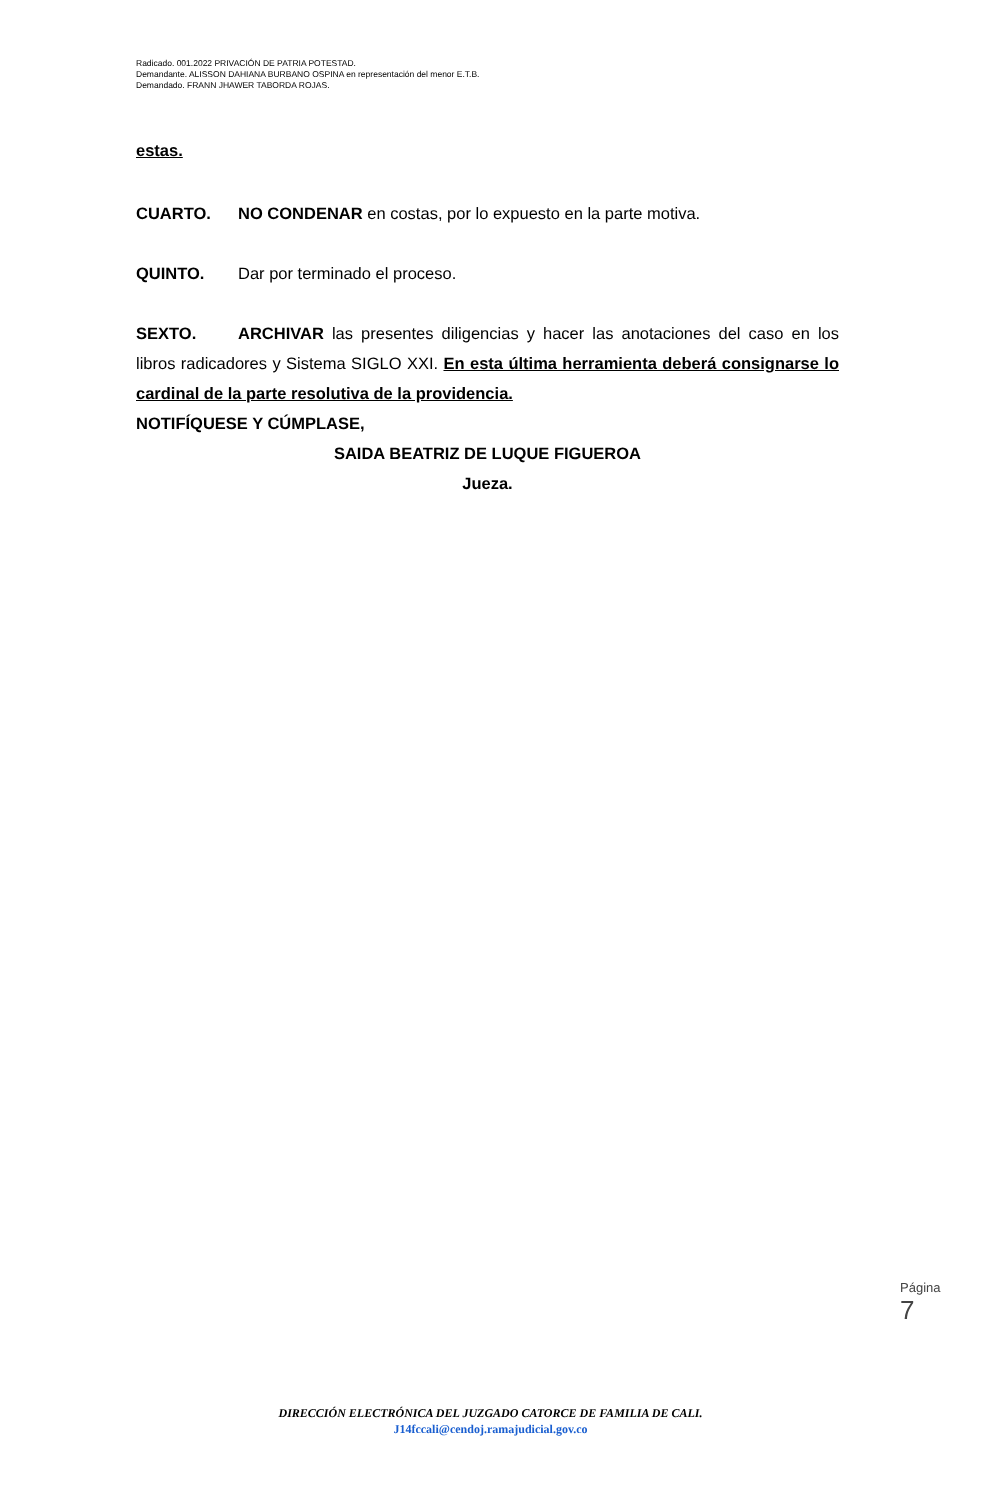Radicado. 001.2022 PRIVACIÓN DE PATRIA POTESTAD.
Demandante. ALISSON DAHIANA BURBANO OSPINA en representación del menor E.T.B.
Demandado. FRANN JHAWER TABORDA ROJAS.
estas.
CUARTO. NO CONDENAR en costas, por lo expuesto en la parte motiva.
QUINTO. Dar por terminado el proceso.
SEXTO. ARCHIVAR las presentes diligencias y hacer las anotaciones del caso en los libros radicadores y Sistema SIGLO XXI. En esta última herramienta deberá consignarse lo cardinal de la parte resolutiva de la providencia.
NOTIFÍQUESE Y CÚMPLASE,
SAIDA BEATRIZ DE LUQUE FIGUEROA
Jueza.
Página 7
DIRECCIÓN ELECTRÓNICA DEL JUZGADO CATORCE DE FAMILIA DE CALI.
J14fccali@cendoj.ramajudicial.gov.co